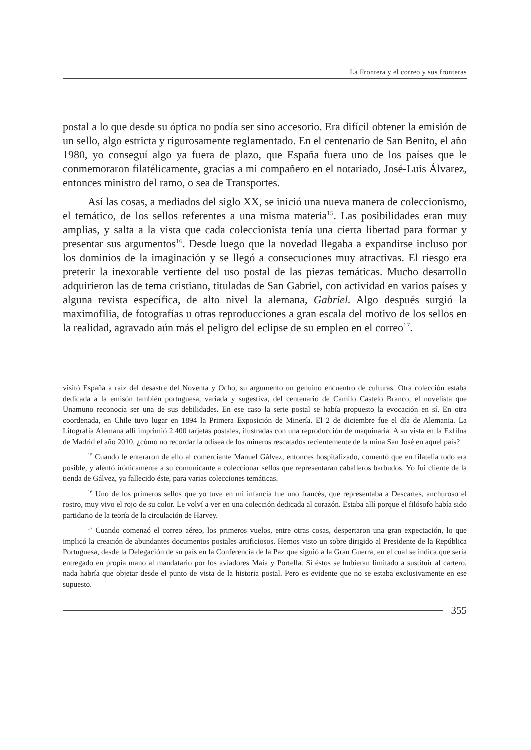La Frontera y el correo y sus fronteras
postal a lo que desde su óptica no podía ser sino accesorio. Era difícil obtener la emisión de un sello, algo estricta y rigurosamente reglamentado. En el centenario de San Benito, el año 1980, yo conseguí algo ya fuera de plazo, que España fuera uno de los países que le conmemoraron filatélicamente, gracias a mi compañero en el notariado, José-Luis Álvarez, entonces ministro del ramo, o sea de Transportes.
Así las cosas, a mediados del siglo XX, se inició una nueva manera de coleccionismo, el temático, de los sellos referentes a una misma materia<sup>15</sup>. Las posibilidades eran muy amplias, y salta a la vista que cada coleccionista tenía una cierta libertad para formar y presentar sus argumentos<sup>16</sup>. Desde luego que la novedad llegaba a expandirse incluso por los dominios de la imaginación y se llegó a consecuciones muy atractivas. El riesgo era preterir la inexorable vertiente del uso postal de las piezas temáticas. Mucho desarrollo adquirieron las de tema cristiano, tituladas de San Gabriel, con actividad en varios países y alguna revista específica, de alto nivel la alemana, Gabriel. Algo después surgió la maximofilia, de fotografías u otras reproducciones a gran escala del motivo de los sellos en la realidad, agravado aún más el peligro del eclipse de su empleo en el correo<sup>17</sup>.
visitó España a raíz del desastre del Noventa y Ocho, su argumento un genuino encuentro de culturas. Otra colección estaba dedicada a la emisón también portuguesa, variada y sugestiva, del centenario de Camilo Castelo Branco, el novelista que Unamuno reconocía ser una de sus debilidades. En ese caso la serie postal se había propuesto la evocación en sí. En otra coordenada, en Chile tuvo lugar en 1894 la Primera Exposición de Minería. El 2 de diciembre fue el día de Alemania. La Litografía Alemana allí imprimió 2.400 tarjetas postales, ilustradas con una reproducción de maquinaria. A su vista en la Exfilna de Madrid el año 2010, ¿cómo no recordar la odisea de los mineros rescatados recientemente de la mina San José en aquel país?
<sup>15</sup> Cuando le enteraron de ello al comerciante Manuel Gálvez, entonces hospitalizado, comentó que en filatelia todo era posible, y alentó irónicamente a su comunicante a coleccionar sellos que representaran caballeros barbudos. Yo fui cliente de la tienda de Gálvez, ya fallecido éste, para varias colecciones temáticas.
<sup>16</sup> Uno de los primeros sellos que yo tuve en mi infancia fue uno francés, que representaba a Descartes, anchuroso el rostro, muy vivo el rojo de su color. Le volví a ver en una colección dedicada al corazón. Estaba allí porque el filósofo había sido partidario de la teoría de la circulación de Harvey.
<sup>17</sup> Cuando comenzó el correo aéreo, los primeros vuelos, entre otras cosas, despertaron una gran expectación, lo que implicó la creación de abundantes documentos postales artificiosos. Hemos visto un sobre dirigido al Presidente de la República Portuguesa, desde la Delegación de su país en la Conferencia de la Paz que siguió a la Gran Guerra, en el cual se indica que sería entregado en propia mano al mandatario por los aviadores Maia y Portella. Si éstos se hubieran limitado a sustituir al cartero, nada habría que objetar desde el punto de vista de la historia postal. Pero es evidente que no se estaba exclusivamente en ese supuesto.
355